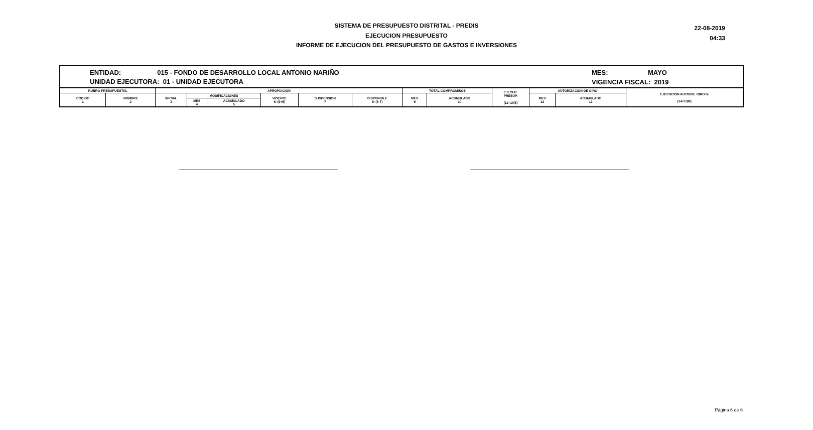SISTEMA DE PRESUPUESTO DISTRITAL - PREDIS
EJECUCION PRESUPUESTO
INFORME DE EJECUCION DEL PRESUPUESTO DE GASTOS E INVERSIONES
22-08-2019
04:33
ENTIDAD: 015 - FONDO DE DESARROLLO LOCAL ANTONIO NARIÑO
UNIDAD EJECUTORA: 01 - UNIDAD EJECUTORA
MES: MAYO
VIGENCIA FISCAL: 2019
| RUBRO PRESUPUESTAL | | APROPIACION | | | | | | TOTAL COMPROMISOS | | EJECUC. PRESUP. (11=10/8) | AUTORIZACION DE GIRO | | EJECUCION AUTORIZ. GIRO % (14=13/8) |
| --- | --- | --- | --- | --- | --- | --- | --- | --- | --- | --- | --- | --- | --- |
| CODIGO 1 | NOMBRE 2 | INICIAL 3 | MODIFICACIONES | | VIGENTE 6=(3+5) | SUSPENSION 7 | DISPONIBLE 8=(6-7) | MES 9 | ACUMULADO 10 | | MES 12 | ACUMULADO 13 | |
| | | | MES 4 | ACUMULADO 5 | | | | | | | | | |
Página 6 de 6